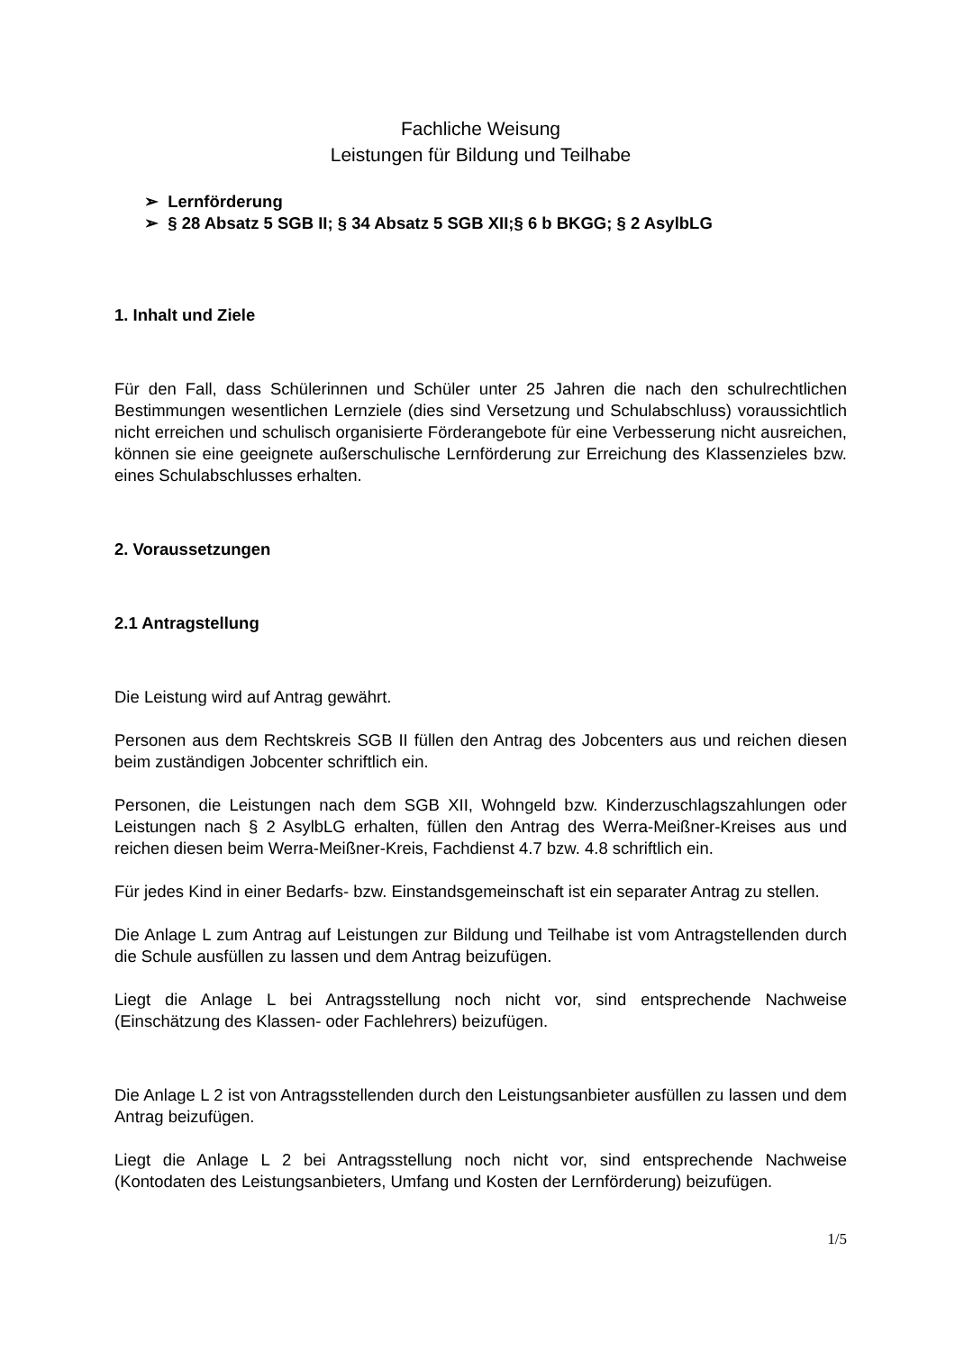Fachliche Weisung
Leistungen für Bildung und Teilhabe
➢ Lernförderung
➢ § 28 Absatz 5 SGB II; § 34 Absatz 5 SGB XII;§ 6 b BKGG; § 2 AsylbLG
1. Inhalt und Ziele
Für den Fall, dass Schülerinnen und Schüler unter 25 Jahren die nach den schulrechtlichen Bestimmungen wesentlichen Lernziele (dies sind Versetzung und Schulabschluss) voraussichtlich nicht erreichen und schulisch organisierte Förderangebote für eine Verbesserung nicht ausreichen, können sie eine geeignete außerschulische Lernförderung zur Erreichung des Klassenzieles bzw. eines Schulabschlusses erhalten.
2. Voraussetzungen
2.1 Antragstellung
Die Leistung wird auf Antrag gewährt.
Personen aus dem Rechtskreis SGB II füllen den Antrag des Jobcenters aus und reichen diesen beim zuständigen Jobcenter schriftlich ein.
Personen, die Leistungen nach dem SGB XII, Wohngeld bzw. Kinderzuschlagszahlungen oder Leistungen nach § 2 AsylbLG erhalten, füllen den Antrag des Werra-Meißner-Kreises aus und reichen diesen beim Werra-Meißner-Kreis, Fachdienst 4.7 bzw. 4.8 schriftlich ein.
Für jedes Kind in einer Bedarfs- bzw. Einstandsgemeinschaft ist ein separater Antrag zu stellen.
Die Anlage L zum Antrag auf Leistungen zur Bildung und Teilhabe ist vom Antragstellenden durch die Schule ausfüllen zu lassen und dem Antrag beizufügen.
Liegt die Anlage L bei Antragsstellung noch nicht vor, sind entsprechende Nachweise (Einschätzung des Klassen- oder Fachlehrers) beizufügen.
Die Anlage L 2 ist von Antragsstellenden durch den Leistungsanbieter ausfüllen zu lassen und dem Antrag beizufügen.
Liegt die Anlage L 2 bei Antragsstellung noch nicht vor, sind entsprechende Nachweise (Kontodaten des Leistungsanbieters, Umfang und Kosten der Lernförderung) beizufügen.
1/5